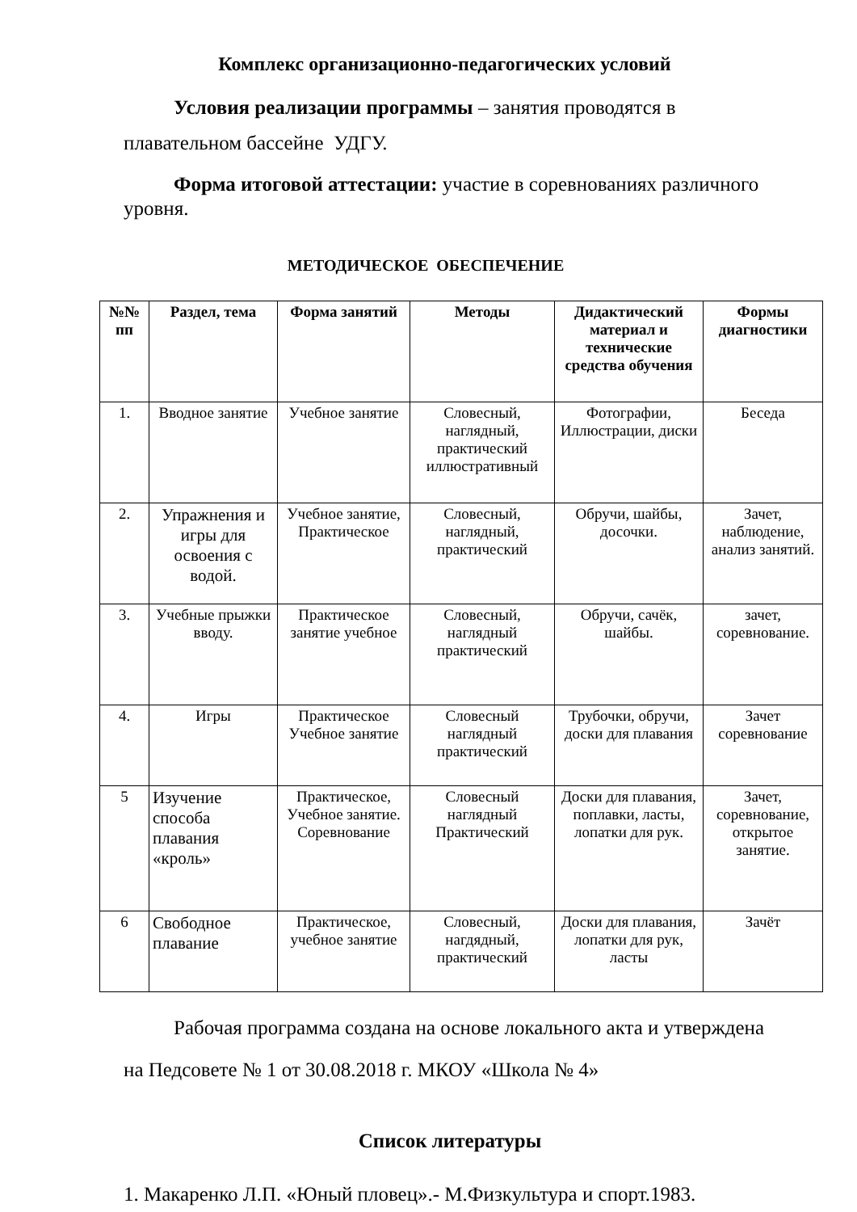Комплекс организационно-педагогических условий
Условия реализации программы – занятия проводятся в плавательном бассейне УДГУ.
Форма итоговой аттестации: участие в соревнованиях различного уровня.
МЕТОДИЧЕСКОЕ ОБЕСПЕЧЕНИЕ
| №№ пп | Раздел, тема | Форма занятий | Методы | Дидактический материал и технические средства обучения | Формы диагностики |
| --- | --- | --- | --- | --- | --- |
| 1. | Вводное занятие | Учебное занятие | Словесный, наглядный, практический иллюстративный | Фотографии, Иллюстрации, диски | Беседа |
| 2. | Упражнения и игры для освоения с водой. | Учебное занятие, Практическое | Словесный, наглядный, практический | Обручи, шайбы, досочки. | Зачет, наблюдение, анализ занятий. |
| 3. | Учебные прыжки вводу. | Практическое занятие учебное | Словесный, наглядный практический | Обручи, сачёк, шайбы. | зачет, соревнование. |
| 4. | Игры | Практическое Учебное занятие | Словесный наглядный практический | Трубочки, обручи, доски для плавания | Зачет соревнование |
| 5 | Изучение способа плавания «кроль» | Практическое, Учебное занятие. Соревнование | Словесный наглядный Практический | Доски для плавания, поплавки, ласты, лопатки для рук. | Зачет, соревнование, открытое занятие. |
| 6 | Свободное плавание | Практическое, учебное занятие | Словесный, нагдядный, практический | Доски для плавания, лопатки для рук, ласты | Зачёт |
Рабочая программа создана на основе локального акта и утверждена на Педсовете № 1 от 30.08.2018 г. МКОУ «Школа № 4»
Список литературы
1. Макаренко Л.П. «Юный пловец».- М.Физкультура и спорт.1983.